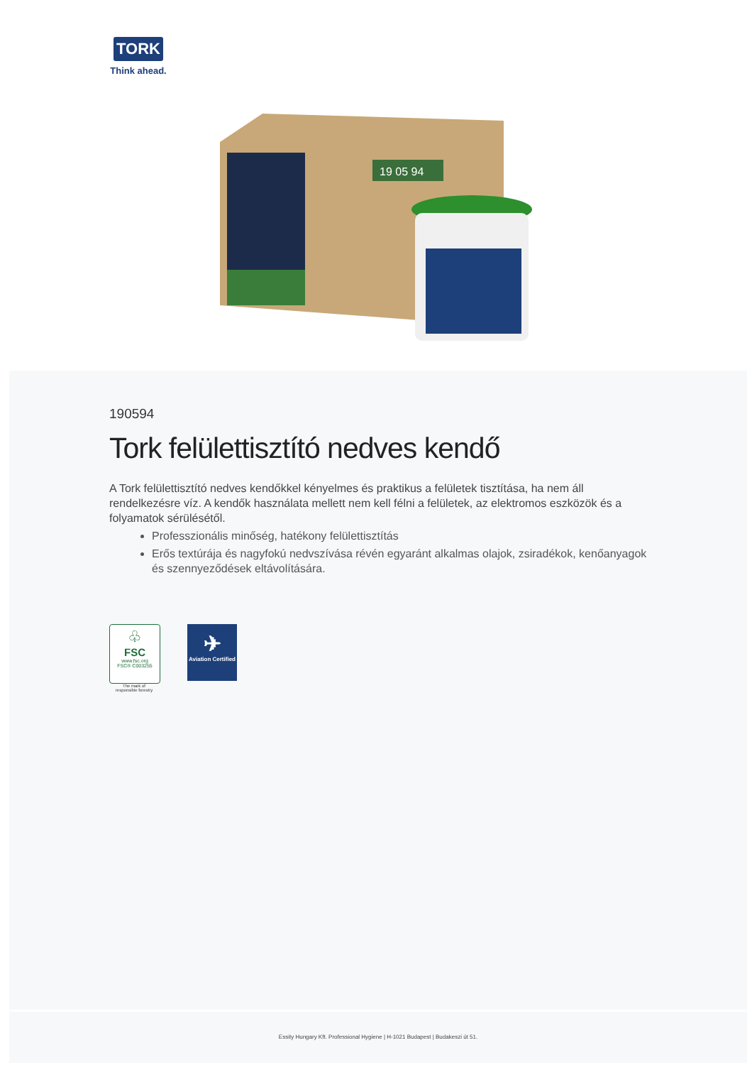TORK
Think ahead.
19 05 94
190594
Tork felülettisztító nedves kendő
A Tork felülettisztító nedves kendőkkel kényelmes és praktikus a felületek tisztítása, ha nem áll rendelkezésre víz. A kendők használata mellett nem kell félni a felületek, az elektromos eszközök és a folyamatok sérülésétől.
Professzionális minőség, hatékony felülettisztítás
Erős textúrája és nagyfokú nedvszívása révén egyaránt alkalmas olajok, zsiradékok, kenőanyagok és szennyeződések eltávolítására.
♧
FSC
www.fsc.org
FSC® C003255
The mark of
responsible forestry
✈
Aviation Certified
Essity Hungary Kft. Professional Hygiene | H-1021 Budapest | Budakeszi út 51.